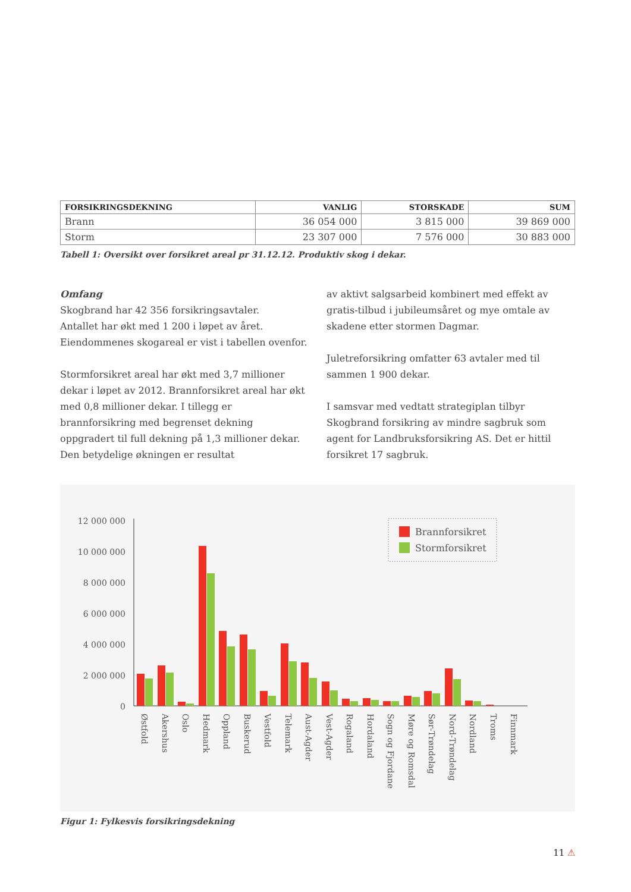| FORSIKRINGSDEKNING | VANLIG | STORSKADE | SUM |
| --- | --- | --- | --- |
| Brann | 36 054 000 | 3 815 000 | 39 869 000 |
| Storm | 23 307 000 | 7 576 000 | 30 883 000 |
Tabell 1: Oversikt over forsikret areal pr 31.12.12. Produktiv skog i dekar.
Omfang
Skogbrand har 42 356 forsikringsavtaler.
Antallet har økt med 1 200 i løpet av året.
Eiendommenes skogareal er vist i tabellen ovenfor.
Stormforsikret areal har økt med 3,7 millioner dekar i løpet av 2012. Brannforsikret areal har økt med 0,8 millioner dekar. I tillegg er brannforsikring med begrenset dekning oppgradert til full dekning på 1,3 millioner dekar. Den betydelige økningen er resultat
av aktivt salgsarbeid kombinert med effekt av gratis-tilbud i jubileumsåret og mye omtale av skadene etter stormen Dagmar.
Juletreforsikring omfatter 63 avtaler med til sammen 1 900 dekar.
I samsvar med vedtatt strategiplan tilbyr Skogbrand forsikring av mindre sagbruk som agent for Landbruksforsikring AS. Det er hittil forsikret 17 sagbruk.
12 000 000
10 000 000
8 000 000
6 000 000
4 000 000
2 000 000
0
Brannforsikret
Stormforsikret
Østfold
Akershus
Oslo
Hedmark
Oppland
Buskerud
Vestfold
Telemark
Aust-Agder
Vest-Agder
Rogaland
Hordaland
Sogn og Fjordane
Møre og Romsdal
Sør-Trøndelag
Nord-Trøndelag
Nordland
Troms
Finnmark
Figur 1: Fylkesvis forsikringsdekning
11 ⚠